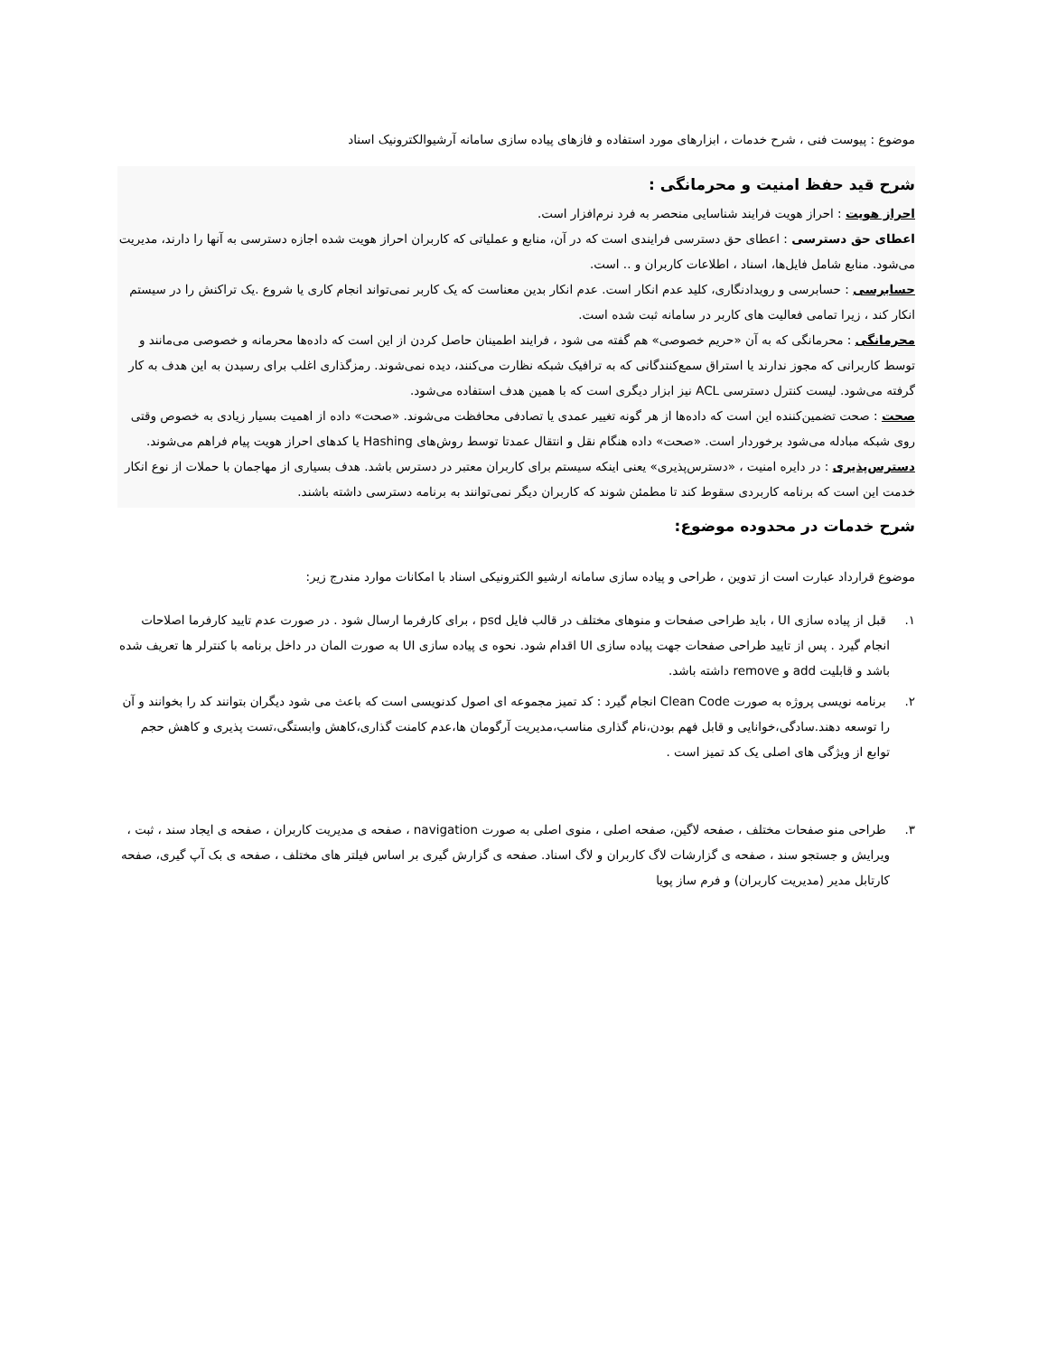موضوع : پیوست فنی ، شرح خدمات ، ابزارهای مورد استفاده و فازهای پیاده سازی سامانه آرشیوالکترونیک اسناد
شرح قید حفظ امنیت و محرمانگی :
احراز هویت : احراز هویت فرایند شناسایی منحصر به فرد نرم‌افزار است.
اعطای حق دسترسی : اعطای حق دسترسی فرایندی است که در آن، منابع و عملیاتی که کاربران احراز هویت شده اجازه دسترسی به آنها را دارند، مدیریت می‌شود. منابع شامل فایل‌ها، اسناد ، اطلاعات کاربران و .. است.
حسابرسی : حسابرسی و رویدادنگاری، کلید عدم انکار است. عدم انکار بدین معناست که یک کاربر نمی‌تواند انجام کاری یا شروع .یک تراکنش را در سیستم انکار کند ، زیرا تمامی فعالیت های کاربر در سامانه ثبت شده است.
محرمانگی : محرمانگی که به آن «حریم خصوصی» هم گفته می شود ، فرایند اطمینان حاصل کردن از این است که داده‌ها محرمانه و خصوصی می‌مانند و توسط کاربرانی که مجوز ندارند یا استراق سمع‌کنندگانی که به ترافیک شبکه نظارت می‌کنند، دیده نمی‌شوند. رمزگذاری اغلب برای رسیدن به این هدف به کار گرفته می‌شود. لیست کنترل دسترسی ACL نیز ابزار دیگری است که با همین هدف استفاده می‌شود.
صحت : صحت تضمین‌کننده این است که داده‌ها از هر گونه تغییر عمدی یا تصادفی محافظت می‌شوند. «صحت» داده از اهمیت بسیار زیادی به خصوص وقتی روی شبکه مبادله می‌شود برخوردار است. «صحت» داده هنگام نقل و انتقال عمدتا توسط روش‌های Hashing یا کدهای احراز هویت پیام فراهم می‌شوند.
دسترس‌پذیری : در دایره امنیت ، «دسترس‌پذیری» یعنی اینکه سیستم برای کاربران معتبر در دسترس باشد. هدف بسیاری از مهاجمان با حملات از نوع انکار خدمت این است که برنامه کاربردی سقوط کند تا مطمئن شوند که کاربران دیگر نمی‌توانند به برنامه دسترسی داشته باشند.
شرح خدمات در محدوده موضوع:
موضوع قرارداد عبارت است از تدوین ، طراحی و پیاده سازی سامانه ارشیو الکترونیکی اسناد با امکانات موارد مندرج زیر:
۱. قبل از پیاده سازی UI ، باید طراحی صفحات و منوهای مختلف در قالب فایل psd ، برای کارفرما ارسال شود . در صورت عدم تایید کارفرما اصلاحات انجام گیرد . پس از تایید طراحی صفحات جهت پیاده سازی UI اقدام شود. نحوه ی پیاده سازی UI به صورت المان در داخل برنامه با کنترلر ها تعریف شده باشد و قابلیت add و remove داشته باشد.
۲. برنامه نویسی پروژه به صورت Clean Code انجام گیرد : کد تمیز مجموعه ای اصول کدنویسی است که باعث می شود دیگران بتوانند کد را بخوانند و آن را توسعه دهند.سادگی،خوانایی و قابل فهم بودن،نام گذاری مناسب،مدیریت آرگومان ها،عدم کامنت گذاری،کاهش وابستگی،تست پذیری و کاهش حجم توابع از ویژگی های اصلی یک کد تمیز است .
۳. طراحی منو صفحات مختلف ، صفحه لاگین، صفحه اصلی ، منوی اصلی به صورت navigation ، صفحه ی مدیریت کاربران ، صفحه ی ایجاد سند ، ثبت ، ویرایش و جستجو سند ، صفحه ی گزارشات لاگ کاربران و لاگ اسناد. صفحه ی گزارش گیری بر اساس فیلتر های مختلف ، صفحه ی بک آپ گیری، صفحه کارتابل مدیر (مدیریت کاربران) و فرم ساز پویا